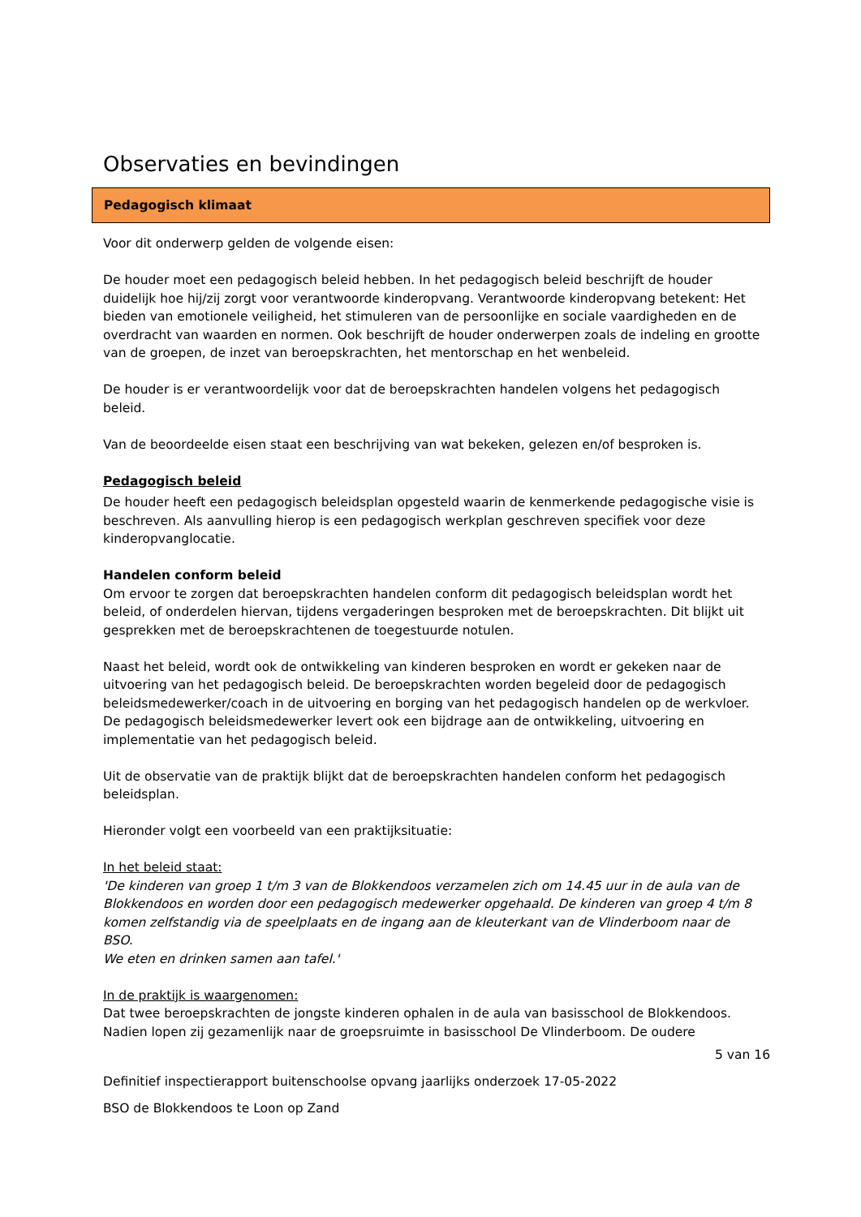Observaties en bevindingen
Pedagogisch klimaat
Voor dit onderwerp gelden de volgende eisen:
De houder moet een pedagogisch beleid hebben. In het pedagogisch beleid beschrijft de houder duidelijk hoe hij/zij zorgt voor verantwoorde kinderopvang. Verantwoorde kinderopvang betekent: Het bieden van emotionele veiligheid, het stimuleren van de persoonlijke en sociale vaardigheden en de overdracht van waarden en normen. Ook beschrijft de houder onderwerpen zoals de indeling en grootte van de groepen, de inzet van beroepskrachten, het mentorschap en het wenbeleid.
De houder is er verantwoordelijk voor dat de beroepskrachten handelen volgens het pedagogisch beleid.
Van de beoordeelde eisen staat een beschrijving van wat bekeken, gelezen en/of besproken is.
Pedagogisch beleid
De houder heeft een pedagogisch beleidsplan opgesteld waarin de kenmerkende pedagogische visie is beschreven. Als aanvulling hierop is een pedagogisch werkplan geschreven specifiek voor deze kinderopvanglocatie.
Handelen conform beleid
Om ervoor te zorgen dat beroepskrachten handelen conform dit pedagogisch beleidsplan wordt het beleid, of onderdelen hiervan, tijdens vergaderingen besproken met de beroepskrachten. Dit blijkt uit gesprekken met de beroepskrachtenen de toegestuurde notulen.
Naast het beleid, wordt ook de ontwikkeling van kinderen besproken en wordt er gekeken naar de uitvoering van het pedagogisch beleid. De beroepskrachten worden begeleid door de pedagogisch beleidsmedewerker/coach in de uitvoering en borging van het pedagogisch handelen op de werkvloer.
De pedagogisch beleidsmedewerker levert ook een bijdrage aan de ontwikkeling, uitvoering en implementatie van het pedagogisch beleid.
Uit de observatie van de praktijk blijkt dat de beroepskrachten handelen conform het pedagogisch beleidsplan.
Hieronder volgt een voorbeeld van een praktijksituatie:
In het beleid staat:
'De kinderen van groep 1 t/m 3 van de Blokkendoos verzamelen zich om 14.45 uur in de aula van de Blokkendoos en worden door een pedagogisch medewerker opgehaald. De kinderen van groep 4 t/m 8 komen zelfstandig via de speelplaats en de ingang aan de kleuterkant van de Vlinderboom naar de BSO.
We eten en drinken samen aan tafel.'
In de praktijk is waargenomen:
Dat twee beroepskrachten de jongste kinderen ophalen in de aula van basisschool de Blokkendoos. Nadien lopen zij gezamenlijk naar de groepsruimte in basisschool De Vlinderboom. De oudere
5 van 16
Definitief inspectierapport buitenschoolse opvang jaarlijks onderzoek 17-05-2022
BSO de Blokkendoos te Loon op Zand